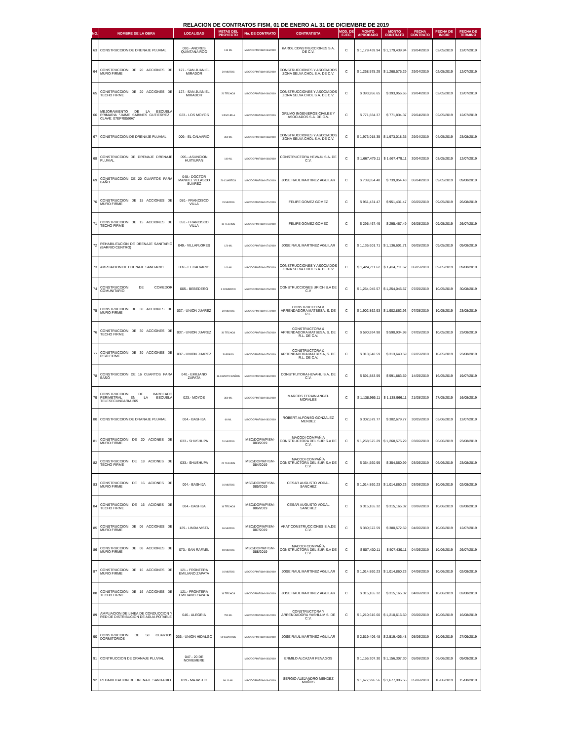RELACION DE CONTRATOS FISM, 01 DE ENERO AL 31 DE DICIEMBRE DE 2019
| NO. | NOMBRE DE LA OBRA | LOCALIDAD | METAS DEL PROYECTO | No. DE CONTRATO | CONTRATISTA | MOD. DE EJEC. | MONTO APROBADO | MONTO CONTRATO | FECHA CONTRATO | FECHA DE INICIO | FECHA DE TERMINO |
| --- | --- | --- | --- | --- | --- | --- | --- | --- | --- | --- | --- |
| 63 | CONSTRUCCION DE DRENAJE PLUVIAL | 030.- ANDRES QUINTANA ROO | 115 ML | MSC/DOPM/FISM-064/2019 | KAROL CONSTRUCCIONES S.A. DE C.V. | C | $ 1,179,439.94 | $ 1,179,439.94 | 29/04/2019 | 02/05/2019 | 12/07/2019 |
| 64 | CONSTRUCCION DE 20 ACCIONES DE MURO FIRME | 127.- SAN JUAN EL MIRADOR | 20 MUROS | MSC/DOPM/FISM-065/2019 | CONSTRUCCIONES Y ASOCIADOS ZONA SELVA CHOL S.A. DE C.V. | C | $ 1,268,575.29 | $ 1,268,575.29 | 29/04/2019 | 02/05/2019 | 12/07/2019 |
| 65 | CONSTRUCCION DE 20 ACCIONES DE TECHO FIRME | 127.- SAN JUAN EL MIRADOR | 20 TECHOS | MSC/DOPM/FISM-066/2019 | CONSTRUCCIONES Y ASOCIADOS ZONA SELVA CHOL S.A. DE C.V. | C | $ 393,956.65 | $ 393,956.65 | 29/04/2019 | 02/05/2019 | 12/07/2019 |
| 66 | MEJORAMIENTO DE LA ESCUELA PRIMARIA "JAIME SABINES GUTIERREZ , CLAVE: 07EPR0599K" | 023.- LOS MOYOS | 1 ESCUELA | MSC/DOPM/FISM-067/2019 | GRUMO INGENIEROS CIVILES Y ASOCIADOS S.A. DE C.V. | C | $ 771,834.37 | $ 771,834.37 | 29/04/2019 | 02/05/2019 | 12/07/2019 |
| 67 | CONSTRUCCION DE DRENAJE PLUVIAL | 009.- EL CALVARIO | 350 ML | MSC/DOPM/FISM-068/2019 | CONSTRUCCIONES Y ASOCIADOS ZONA SELVA CHOL S.A. DE C.V. | C | $ 1,973,018.35 | $ 1,973,018.35 | 29/04/2019 | 04/05/2019 | 23/08/2019 |
| 68 | CONSTRUCCION DE DRENAJE DRENAJE PLUVIAL | 095.- ASUNCION HUITIUPAN | 140 NL | MSC/DOPM/FISM-069/2019 | CONSTRUCTORA HEVAJU S.A. DE C.V. | C | $ 1,667,479.11 | $ 1,667,479.11 | 30/04/2019 | 03/05/2019 | 12/07/2019 |
| 69 | CONSTRUCCION DE 20 CUARTOS PARA BAÑO | 048.- DOCTOR MANUEL VELASCO SUAREZ | 20 CUARTOS | MSC/DOPM/FISM-070/2019 | JOSE RAUL MARTINEZ AGUILAR | C | $ 739,854.48 | $ 739,854.48 | 06/04/2019 | 09/05/2019 | 09/08/2019 |
| 70 | CONSTRUCCION DE 15 ACCIONES DE MURO FIRME | 050.- FRANCISCO VILLA | 15 MUROS | MSC/DOPM/FISM-071/2019 | FELIPE GOMEZ GOMEZ | C | $ 951,431.47 | $ 951,431.47 | 06/05/2019 | 09/05/2019 | 26/08/2019 |
| 71 | CONSTRUCCION DE 15 ACCIONES DE TECHO FIRME | 050.- FRANCISCO VILLA | 15 TECHOS | MSC/DOPM/FISM-072/2019 | FELIPE GOMEZ GOMEZ | C | $ 295,467.49 | $ 295,467.49 | 06/05/2019 | 09/05/2019 | 26/07/2019 |
| 72 | REHABILITACION DE DRENAJE SANITARIO (BARRIO CENTRO) | 049.- VILLAFLORES | 120 ML | MSC/DOPM/FISM-074/2019 | JOSE RAUL MARTINEZ AGUILAR | C | $ 1,136,601.71 | $ 1,136,601.71 | 06/05/2019 | 09/05/2019 | 09/08/2019 |
| 73 | AMPLIACION DE DRENAJE SANITARIO | 009.- EL CALVARIO | 100 ML | MSC/DOPM/FISM-075/2019 | CONSTRUCCIONES Y ASOCIADOS ZONA SELVA CHOL S.A. DE C.V. | C | $ 1,424,711.62 | $ 1,424,711.62 | 06/05/2019 | 09/05/2019 | 09/08/2019 |
| 74 | CONSTRUCCION DE COMEDOR COMUNITARIO | 005.- BEBEDERO | 1 COMEDRO | MSC/DOPM/FISM-076/2019 | CONSTRUCCIONES URICH S.A DE C.V | C | $ 1,254,045.57 | $ 1,254,045.57 | 07/05/2019 | 10/05/2019 | 30/08/2019 |
| 75 | CONSTRUCCION DE 30 ACCIONES DE MURO FIRME | 037.- UNION JUAREZ | 30 MUROS | MSC/DOPM/FISM-077/2019 | CONSTRUCTORA & ARRENDADORA MATBESA, S. DE R.L. | C | $ 1,902,862.93 | $ 1,902,862.93 | 07/05/2019 | 10/05/2019 | 23/08/2019 |
| 76 | CONSTRUCCION DE 30 ACCIONES DE TECHO FIRME | 037.- UNION JUAREZ | 30 TECHOS | MSC/DOPM/FISM-078/2019 | CONSTRUCTORA & ARRENDADORA MATBESA, S. DE R.L. DE C.V. | C | $ 590,934.98 | $ 590,934.98 | 07/05/2019 | 10/05/2019 | 23/08/2019 |
| 77 | CONSTRUCCION DE 30 ACCIONES DE PISO FIRME | 037.- UNION JUAREZ | 30 PISOS | MSC/DOPM/FISM-079/2019 | CONSTRUCTORA & ARRENDADORA MATBESA, S. DE R.L. DE C.V. | C | $ 313,640.59 | $ 313,640.59 | 07/05/2019 | 10/05/2019 | 23/08/2019 |
| 78 | CONSTRUCCION DE 16 CUARTOS PARA BAÑO | 040.- EMILIANO ZAPATA | 16 CUARTO BAÑOS | MSC/DOPM/FISM-080/2019 | CONSTRUTORA HEVAHU S.A. DE C.V. | C | $ 591,883.59 | $ 591,883.59 | 14/05/2019 | 16/05/2019 | 19/07/2019 |
| 79 | CONSTRUCCION DE BARDEADO PERIMETRAL EN LA ESCUELA TELESECUNDARIA 205 | 023.- MOYOS | 360 ML | MSC/DOPM/FISM-081/2019 | MARCOS EFRAIN ANGEL MORALES | C | $ 1,138,966.11 | $ 1,138,966.11 | 21/05/2019 | 27/05/2019 | 16/08/2019 |
| 80 | CONSTRUCCION DE DRANAJE PLUVIAL | 004.- BASHIJA | 66 ML | MSC/DOPM/FISM-082/2019 | ROBERT ALFONSO GONZALEZ MENDEZ | C | $ 302,679.77 | $ 302,679.77 | 30/05/2019 | 03/06/2019 | 12/07/2019 |
| 81 | CONSTRUCCION DE 20 ACIONES DE MURO FIRME | 033.- SHUSHUPA | 20 MUROS | MSC/DOPM/FISM-083/2019 | MACODI COMPAÑÍA CONSTRUCTORA DEL SUR S.A DE C.V. | C | $ 1,268,575.29 | $ 1,268,575.29 | 03/06/2019 | 06/06/2019 | 23/08/2019 |
| 82 | CONSTRUCCION DE 18 ACIONES DE TECHO FIRME | 033.- SHUSHUPA | 20 TECHOS | MSC/DOPM/FISM-084/2019 | MACODI COMPAÑÍA CONSTRUCTORA DEL SUR S.A DE C.V. | C | $ 354,560.99 | $ 354,560.99 | 03/06/2019 | 06/06/2019 | 23/08/2019 |
| 83 | CONSTRUCCION DE 16 ACIONES DE MURO FIRME | 004.- BASHIJA | 16 MUROS | MSC/DOPM/FISM-085/2019 | CESAR AUGUSTO VODAL SANCHEZ | C | $ 1,014,860.23 | $ 1,014,860.23 | 03/06/2019 | 10/06/2019 | 02/08/2019 |
| 84 | CONSTRUCCION DE 16 ACIONES DE TECHO FIRME | 004.- BASHIJA | 16 TECHOS | MSC/DOPM/FISM-086/2019 | CESAR AUGUSTO VODAL SANCHEZ | C | $ 315,165.32 | $ 315,165.32 | 03/06/2019 | 10/06/2019 | 02/08/2019 |
| 85 | CONSTRUCCION DE 06 ACCIONES DE MURO FIRME | 129.- LINDA VISTA | 06 MUROS | MSC/DOPM/FISM-087/2019 | AKAT CONSTRUCCIONES S.A.DE C.V. | C | $ 380,572.59 | $ 380,572.59 | 04/06/2019 | 10/06/2019 | 12/07/2019 |
| 86 | CONSTRUCCION DE 08 ACCIONES DE MURO FIRME | 073.- SAN RAFAEL | 08 MUROS | MSC/DOPM/FISM-088/2019 | MACODI COMPAÑÍA CONSTRUCTORA DEL SUR S.A DE C.V. | C | $ 507,430.11 | $ 507,430.11 | 04/06/2019 | 10/06/2019 | 26/07/2019 |
| 87 | CONSTRUCCION DE 16 ACCIONES DE MURO FIRME | 121.- FRONTERA EMILIANO ZAPATA | 16 MUROS | MSC/DOPM/FISM-089/2019 | JOSE RAUL MARTINEZ AGUILAR | C | $ 1,014,860.23 | $ 1,014,860.23 | 04/06/2019 | 10/06/2019 | 02/08/2019 |
| 88 | CONSTRUCCION DE 16 ACCIONES DE TECHO FIRME | 121.- FRONTERA EMILIANO ZAPATA | 16 TECHOS | MSC/DOPM/FISM-090/2019 | JOSE RAUL MARTINEZ AGUILAR | C | $ 315,165.32 | $ 315,165.32 | 04/06/2019 | 10/06/2019 | 02/08/2019 |
| 89 | AMPLIACION DE LINEA DE CONDUCCION Y RED DE DISTRIBUCION DE AGUA POTABLE | 046.- ALEGRIA | 780 ML | MSC/DOPM/FISM-091/2019 | CONSTRUCTORA Y ARRENDADORA YASHLUM S. DE C.V. | C | $ 1,210,616.60 | $ 1,210,616.60 | 05/06/2019 | 10/06/2019 | 16/08/2019 |
| 90 | CONSTRUCCION DE 50 CUARTOS DORMITORIOS | 036.- UNION HIDALGO | 50 CUARTOS | MSC/DOPM/FISM-092/2019 | JOSE RAUL MARTINEZ AGUILAR | | $ 2,519,406.48 | $ 2,519,406.48 | 05/06/2019 | 10/06/2019 | 27/09/2019 |
| 91 | CONTRUCCION DE DRANAJE PLUVIAL | 047.- 20 DE NOVIEMBRE | | MSC/DOPM/FISM-093/2019 | ERMILO ALCAZAR PENAGOS | | $ 1,156,307.30 | $ 1,156,307.30 | 05/06/2019 | 06/06/2019 | 09/09/2019 |
| 92 | REHABILITACION DE DRENAJE SANITARIO | 019.- MAJASTIC | 99.10 ML | MSC/DOPM/FISM-094/2019 | SERGIO ALEJANDRO MENDEZ MUÑOS | | $ 1,677,996.56 | $ 1,677,996.56 | 05/06/2019 | 10/06/2019 | 15/08/2019 |